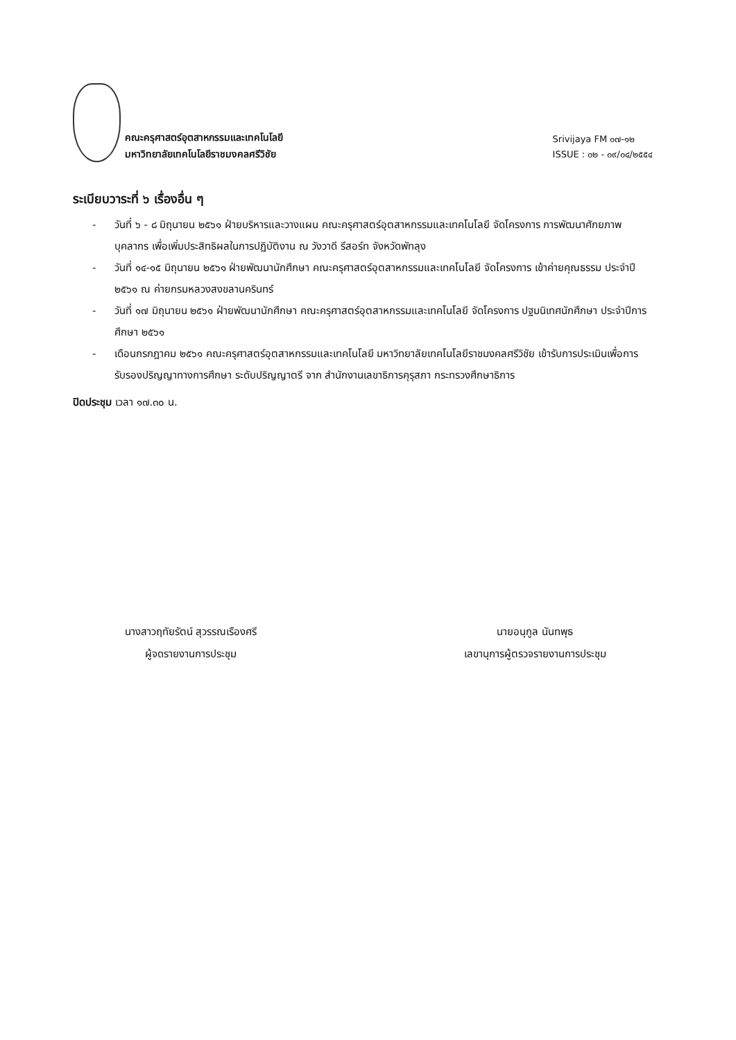คณะครุศาสตร์อุตสาหกรรมและเทคโนโลยี
มหาวิทยาลัยเทคโนโลยีราชมงคลศรีวิชัย
Srivijaya FM ๐๗-๑๒
ISSUE : ๐๒ - ๐๙/๐๔/๒๕๕๔
ระเบียบวาระที่ ๖ เรื่องอื่น ๆ
- วันที่ ๖ - ๘ มิถุนายน ๒๕๖๑ ฝ่ายบริหารและวางแผน คณะครุศาสตร์อุตสาหกรรมและเทคโนโลยี จัดโครงการ การพัฒนาศักยภาพบุคลากร เพื่อเพิ่มประสิทธิผลในการปฏิบัติงาน ณ วังวาดี รีสอร์ท จังหวัดพัทลุง
- วันที่ ๑๔-๑๕ มิถุนายน ๒๕๖๑ ฝ่ายพัฒนานักศึกษา คณะครุศาสตร์อุตสาหกรรมและเทคโนโลยี จัดโครงการ เข้าค่ายคุณธรรม ประจำปี ๒๕๖๑ ณ ค่ายกรมหลวงสงขลานครินทร์
- วันที่ ๑๗ มิถุนายน ๒๕๖๑ ฝ่ายพัฒนานักศึกษา คณะครุศาสตร์อุตสาหกรรมและเทคโนโลยี จัดโครงการ ปฐมนิเทศนักศึกษา ประจำปีการศึกษา ๒๕๖๑
- เดือนกรกฎาคม ๒๕๖๑ คณะครุศาสตร์อุตสาหกรรมและเทคโนโลยี มหาวิทยาลัยเทคโนโลยีราชมงคลศรีวิชัย เข้ารับการประเมินเพื่อการรับรองปริญญาทางการศึกษา ระดับปริญญาตรี จาก สำนักงานเลขาธิการคุรุสภา กระทรวงศึกษาธิการ
ปิดประชุม เวลา ๑๗.๓๐ น.
นางสาวฤทัยรัตน์ สุวรรณเรืองศรี
ผู้จดรายงานการประชุม
นายอนุกูล นันทพุธ
เลขานุการผู้ตรวจรายงานการประชุม